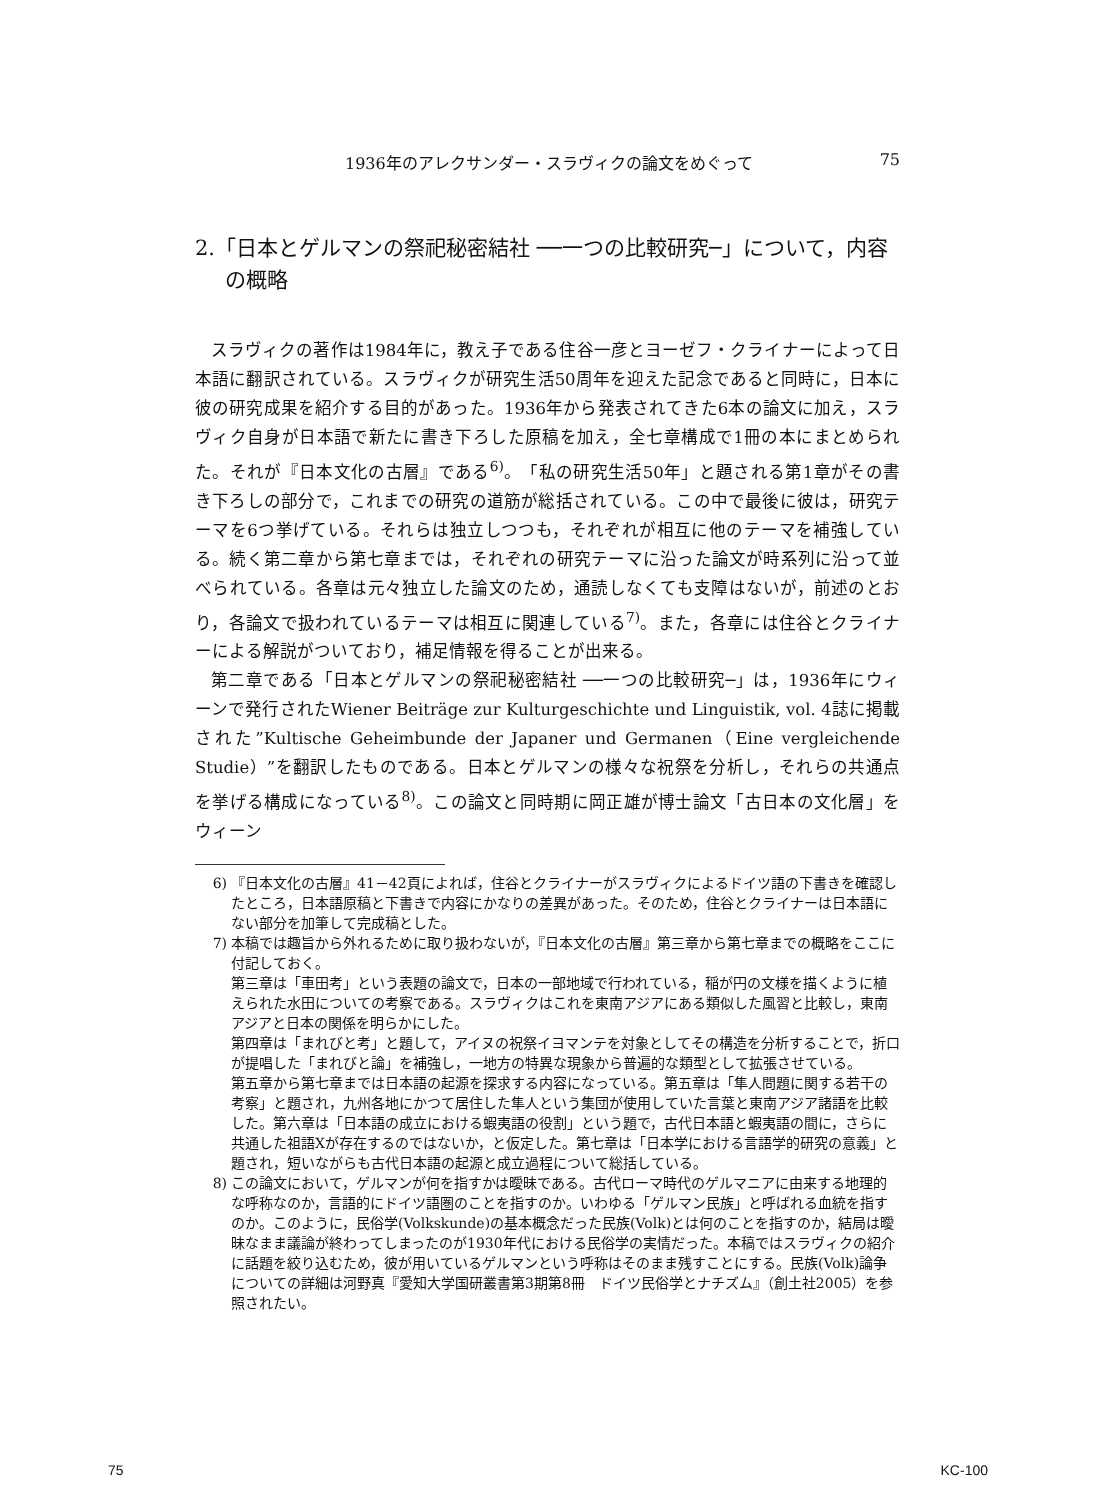1936年のアレクサンダー・スラヴィクの論文をめぐって 75
2.「日本とゲルマンの祭祀秘密結社 ──一つの比較研究─」について，内容の概略
スラヴィクの著作は1984年に，教え子である住谷一彦とヨーゼフ・クライナーによって日本語に翻訳されている。スラヴィクが研究生活50周年を迎えた記念であると同時に，日本に彼の研究成果を紹介する目的があった。1936年から発表されてきた6本の論文に加え，スラヴィク自身が日本語で新たに書き下ろした原稿を加え，全七章構成で1冊の本にまとめられた。それが『日本文化の古層』である<sup>6)</sup>。「私の研究生活50年」と題される第1章がその書き下ろしの部分で，これまでの研究の道筋が総括されている。この中で最後に彼は，研究テーマを6つ挙げている。それらは独立しつつも，それぞれが相互に他のテーマを補強している。続く第二章から第七章までは，それぞれの研究テーマに沿った論文が時系列に沿って並べられている。各章は元々独立した論文のため，通読しなくても支障はないが，前述のとおり，各論文で扱われているテーマは相互に関連している<sup>7)</sup>。また，各章には住谷とクライナーによる解説がついており，補足情報を得ることが出来る。
第二章である「日本とゲルマンの祭祀秘密結社 ──一つの比較研究─」は，1936年にウィーンで発行されたWiener Beiträge zur Kulturgeschichte und Linguistik, vol. 4誌に掲載された”Kultische Geheimbunde der Japaner und Germanen（Eine vergleichende Studie）”を翻訳したものである。日本とゲルマンの様々な祝祭を分析し，それらの共通点を挙げる構成になっている<sup>8)</sup>。この論文と同時期に岡正雄が博士論文「古日本の文化層」をウィーン
6) 『日本文化の古層』41－42頁によれば，住谷とクライナーがスラヴィクによるドイツ語の下書きを確認したところ，日本語原稿と下書きで内容にかなりの差異があった。そのため，住谷とクライナーは日本語にない部分を加筆して完成稿とした。
7) 本稿では趣旨から外れるために取り扱わないが，『日本文化の古層』第三章から第七章までの概略をここに付記しておく。
第三章は「車田考」という表題の論文で，日本の一部地域で行われている，稲が円の文様を描くように植えられた水田についての考察である。スラヴィクはこれを東南アジアにある類似した風習と比較し，東南アジアと日本の関係を明らかにした。
第四章は「まれびと考」と題して，アイヌの祝祭イヨマンテを対象としてその構造を分析することで，折口が提唱した「まれびと論」を補強し，一地方の特異な現象から普遍的な類型として拡張させている。
第五章から第七章までは日本語の起源を探求する内容になっている。第五章は「隼人問題に関する若干の考察」と題され，九州各地にかつて居住した隼人という集団が使用していた言葉と東南アジア諸語を比較した。第六章は「日本語の成立における蝦夷語の役割」という題で，古代日本語と蝦夷語の間に，さらに共通した祖語Xが存在するのではないか，と仮定した。第七章は「日本学における言語学的研究の意義」と題され，短いながらも古代日本語の起源と成立過程について総括している。
8) この論文において，ゲルマンが何を指すかは曖昧である。古代ローマ時代のゲルマニアに由来する地理的な呼称なのか，言語的にドイツ語圏のことを指すのか。いわゆる「ゲルマン民族」と呼ばれる血統を指すのか。このように，民俗学(Volkskunde)の基本概念だった民族(Volk)とは何のことを指すのか，結局は曖昧なまま議論が終わってしまったのが1930年代における民俗学の実情だった。本稿ではスラヴィクの紹介に話題を絞り込むため，彼が用いているゲルマンという呼称はそのまま残すことにする。民族(Volk)論争についての詳細は河野真『愛知大学国研叢書第3期第8冊　ドイツ民俗学とナチズム』（創土社2005）を参照されたい。
75 KC-100